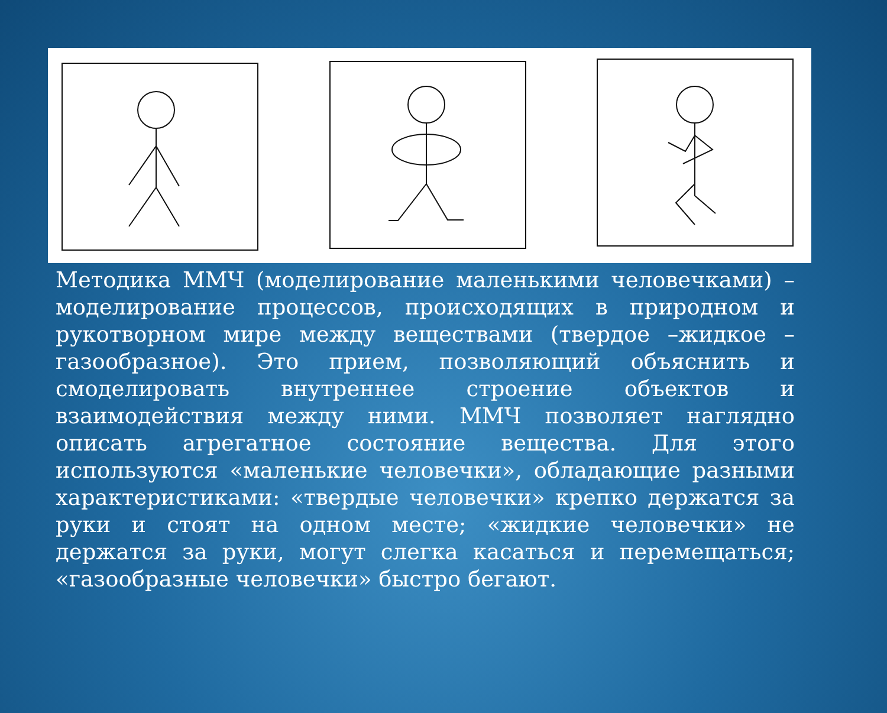Методика ММЧ (моделирование маленькими человечками) – моделирование процессов, происходящих в природном и рукотворном мире между веществами (твердое –жидкое – газообразное). Это прием, позволяющий объяснить и смоделировать внутреннее строение объектов и взаимодействия между ними. ММЧ позволяет наглядно описать агрегатное состояние вещества. Для этого используются «маленькие человечки», обладающие разными характеристиками: «твердые человечки» крепко держатся за руки и стоят на одном месте; «жидкие человечки» не держатся за руки, могут слегка касаться и перемещаться; «газообразные человечки» быстро бегают.